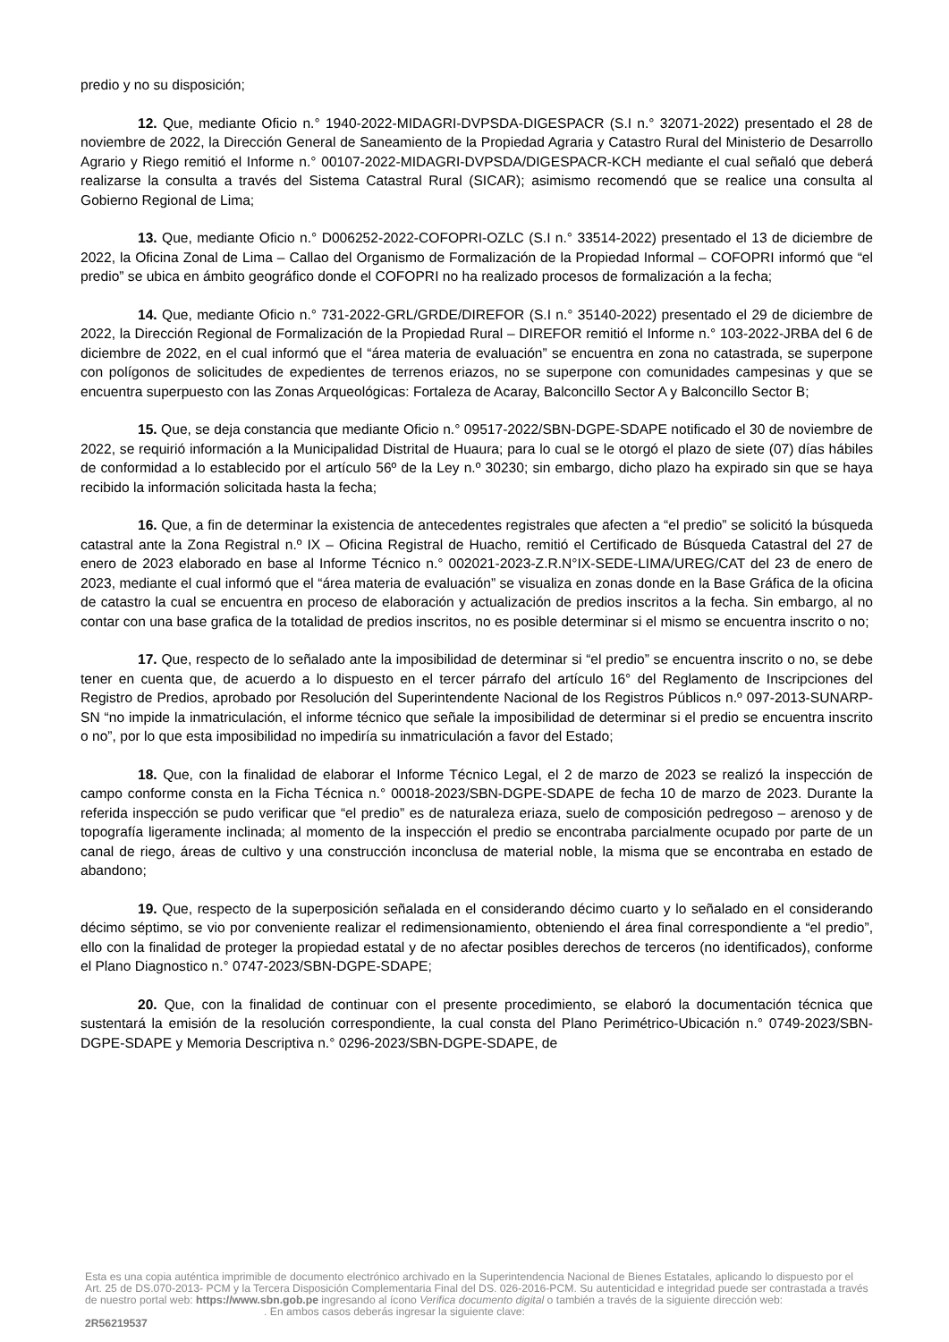predio y no su disposición;
12. Que, mediante Oficio n.° 1940-2022-MIDAGRI-DVPSDA-DIGESPACR (S.I n.° 32071-2022) presentado el 28 de noviembre de 2022, la Dirección General de Saneamiento de la Propiedad Agraria y Catastro Rural del Ministerio de Desarrollo Agrario y Riego remitió el Informe n.° 00107-2022-MIDAGRI-DVPSDA/DIGESPACR-KCH mediante el cual señaló que deberá realizarse la consulta a través del Sistema Catastral Rural (SICAR); asimismo recomendó que se realice una consulta al Gobierno Regional de Lima;
13. Que, mediante Oficio n.° D006252-2022-COFOPRI-OZLC (S.I n.° 33514-2022) presentado el 13 de diciembre de 2022, la Oficina Zonal de Lima – Callao del Organismo de Formalización de la Propiedad Informal – COFOPRI informó que “el predio” se ubica en ámbito geográfico donde el COFOPRI no ha realizado procesos de formalización a la fecha;
14. Que, mediante Oficio n.° 731-2022-GRL/GRDE/DIREFOR (S.I n.° 35140-2022) presentado el 29 de diciembre de 2022, la Dirección Regional de Formalización de la Propiedad Rural – DIREFOR remitió el Informe n.° 103-2022-JRBA del 6 de diciembre de 2022, en el cual informó que el “área materia de evaluación” se encuentra en zona no catastrada, se superpone con polígonos de solicitudes de expedientes de terrenos eriazos, no se superpone con comunidades campesinas y que se encuentra superpuesto con las Zonas Arqueológicas: Fortaleza de Acaray, Balconcillo Sector A y Balconcillo Sector B;
15. Que, se deja constancia que mediante Oficio n.° 09517-2022/SBN-DGPE-SDAPE notificado el 30 de noviembre de 2022, se requirió información a la Municipalidad Distrital de Huaura; para lo cual se le otorgó el plazo de siete (07) días hábiles de conformidad a lo establecido por el artículo 56º de la Ley n.º 30230; sin embargo, dicho plazo ha expirado sin que se haya recibido la información solicitada hasta la fecha;
16. Que, a fin de determinar la existencia de antecedentes registrales que afecten a “el predio” se solicitó la búsqueda catastral ante la Zona Registral n.º IX – Oficina Registral de Huacho, remitió el Certificado de Búsqueda Catastral del 27 de enero de 2023 elaborado en base al Informe Técnico n.° 002021-2023-Z.R.N°IX-SEDE-LIMA/UREG/CAT del 23 de enero de 2023, mediante el cual informó que el “área materia de evaluación” se visualiza en zonas donde en la Base Gráfica de la oficina de catastro la cual se encuentra en proceso de elaboración y actualización de predios inscritos a la fecha. Sin embargo, al no contar con una base grafica de la totalidad de predios inscritos, no es posible determinar si el mismo se encuentra inscrito o no;
17. Que, respecto de lo señalado ante la imposibilidad de determinar si “el predio” se encuentra inscrito o no, se debe tener en cuenta que, de acuerdo a lo dispuesto en el tercer párrafo del artículo 16° del Reglamento de Inscripciones del Registro de Predios, aprobado por Resolución del Superintendente Nacional de los Registros Públicos n.º 097-2013-SUNARP-SN “no impide la inmatriculación, el informe técnico que señale la imposibilidad de determinar si el predio se encuentra inscrito o no”, por lo que esta imposibilidad no impediría su inmatriculación a favor del Estado;
18. Que, con la finalidad de elaborar el Informe Técnico Legal, el 2 de marzo de 2023 se realizó la inspección de campo conforme consta en la Ficha Técnica n.° 00018-2023/SBN-DGPE-SDAPE de fecha 10 de marzo de 2023. Durante la referida inspección se pudo verificar que “el predio” es de naturaleza eriaza, suelo de composición pedregoso – arenoso y de topografía ligeramente inclinada; al momento de la inspección el predio se encontraba parcialmente ocupado por parte de un canal de riego, áreas de cultivo y una construcción inconclusa de material noble, la misma que se encontraba en estado de abandono;
19. Que, respecto de la superposición señalada en el considerando décimo cuarto y lo señalado en el considerando décimo séptimo, se vio por conveniente realizar el redimensionamiento, obteniendo el área final correspondiente a “el predio”, ello con la finalidad de proteger la propiedad estatal y de no afectar posibles derechos de terceros (no identificados), conforme el Plano Diagnostico n.° 0747-2023/SBN-DGPE-SDAPE;
20. Que, con la finalidad de continuar con el presente procedimiento, se elaboró la documentación técnica que sustentará la emisión de la resolución correspondiente, la cual consta del Plano Perimétrico-Ubicación n.° 0749-2023/SBN-DGPE-SDAPE y Memoria Descriptiva n.° 0296-2023/SBN-DGPE-SDAPE, de
Esta es una copia auténtica imprimible de documento electrónico archivado en la Superintendencia Nacional de Bienes Estatales, aplicando lo dispuesto por el Art. 25 de DS.070-2013- PCM y la Tercera Disposición Complementaria Final del DS. 026-2016-PCM. Su autenticidad e integridad puede ser contrastada a través de nuestro portal web: https://www.sbn.gob.pe ingresando al ícono Verifica documento digital o también a través de la siguiente dirección web: . En ambos casos deberás ingresar la siguiente clave:
2R56219537